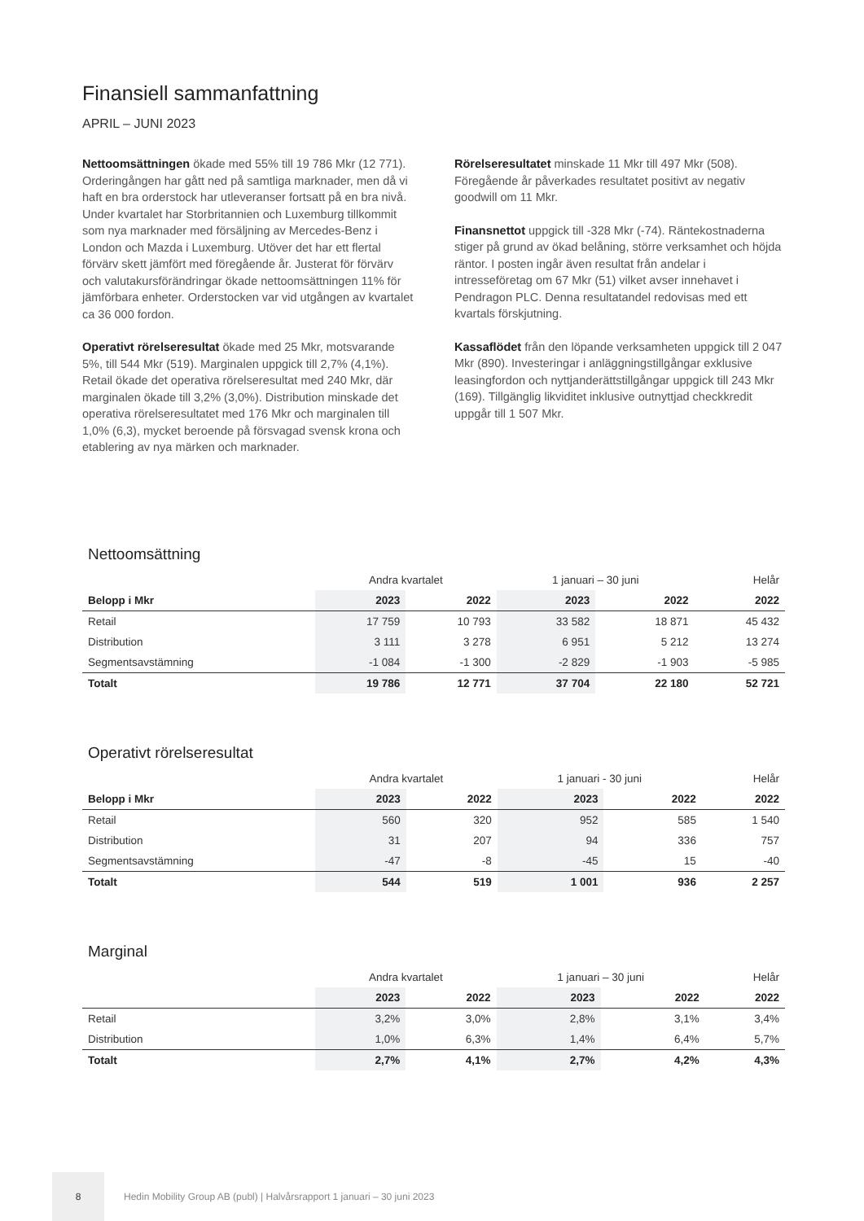Finansiell sammanfattning
APRIL – JUNI 2023
Nettoomsättningen ökade med 55% till 19 786 Mkr (12 771). Orderingången har gått ned på samtliga marknader, men då vi haft en bra orderstock har utleveranser fortsatt på en bra nivå. Under kvartalet har Storbritannien och Luxemburg tillkommit som nya marknader med försäljning av Mercedes-Benz i London och Mazda i Luxemburg. Utöver det har ett flertal förvärv skett jämfört med föregående år. Justerat för förvärv och valutakursförändringar ökade nettoomsättningen 11% för jämförbara enheter. Orderstocken var vid utgången av kvartalet ca 36 000 fordon.
Operativt rörelseresultat ökade med 25 Mkr, motsvarande 5%, till 544 Mkr (519). Marginalen uppgick till 2,7% (4,1%). Retail ökade det operativa rörelseresultat med 240 Mkr, där marginalen ökade till 3,2% (3,0%). Distribution minskade det operativa rörelseresultatet med 176 Mkr och marginalen till 1,0% (6,3), mycket beroende på försvagad svensk krona och etablering av nya märken och marknader.
Rörelseresultatet minskade 11 Mkr till 497 Mkr (508). Föregående år påverkades resultatet positivt av negativ goodwill om 11 Mkr.
Finansnettot uppgick till -328 Mkr (-74). Räntekostnaderna stiger på grund av ökad belåning, större verksamhet och höjda räntor. I posten ingår även resultat från andelar i intresseföretag om 67 Mkr (51) vilket avser innehavet i Pendragon PLC. Denna resultatandel redovisas med ett kvartals förskjutning.
Kassaflödet från den löpande verksamheten uppgick till 2 047 Mkr (890). Investeringar i anläggningstillgångar exklusive leasingfordon och nyttjanderättstillgångar uppgick till 243 Mkr (169). Tillgänglig likviditet inklusive outnyttjad checkkredit uppgår till 1 507 Mkr.
Nettoomsättning
| | Andra kvartalet | | 1 januari – 30 juni | | Helår |
| --- | --- | --- | --- | --- | --- |
| Belopp i Mkr | 2023 | 2022 | 2023 | 2022 | 2022 |
| Retail | 17 759 | 10 793 | 33 582 | 18 871 | 45 432 |
| Distribution | 3 111 | 3 278 | 6 951 | 5 212 | 13 274 |
| Segmentsavstämning | -1 084 | -1 300 | -2 829 | -1 903 | -5 985 |
| Totalt | 19 786 | 12 771 | 37 704 | 22 180 | 52 721 |
Operativt rörelseresultat
| | Andra kvartalet | | 1 januari - 30 juni | | Helår |
| --- | --- | --- | --- | --- | --- |
| Belopp i Mkr | 2023 | 2022 | 2023 | 2022 | 2022 |
| Retail | 560 | 320 | 952 | 585 | 1 540 |
| Distribution | 31 | 207 | 94 | 336 | 757 |
| Segmentsavstämning | -47 | -8 | -45 | 15 | -40 |
| Totalt | 544 | 519 | 1 001 | 936 | 2 257 |
Marginal
| | Andra kvartalet | | 1 januari – 30 juni | | Helår |
| --- | --- | --- | --- | --- | --- |
| | 2023 | 2022 | 2023 | 2022 | 2022 |
| Retail | 3,2% | 3,0% | 2,8% | 3,1% | 3,4% |
| Distribution | 1,0% | 6,3% | 1,4% | 6,4% | 5,7% |
| Totalt | 2,7% | 4,1% | 2,7% | 4,2% | 4,3% |
8
Hedin Mobility Group AB (publ) | Halvårsrapport 1 januari – 30 juni 2023